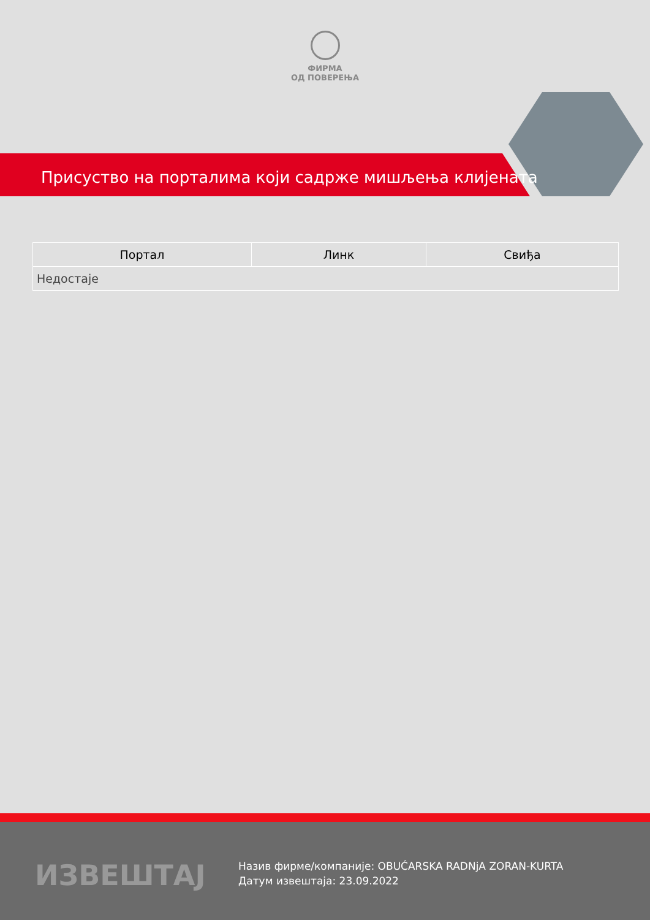ФИРМА
ОД ПОВЕРЕЊА
Присуство на порталима који садрже мишљења клијената
| Портал | Линк | Свиђа |
| --- | --- | --- |
| Недостаје | | |
ИЗВЕШТАЈ
Назив фирме/компаније: OBUĆARSKA RADNjA ZORAN-KURTA
Датум извештаја: 23.09.2022